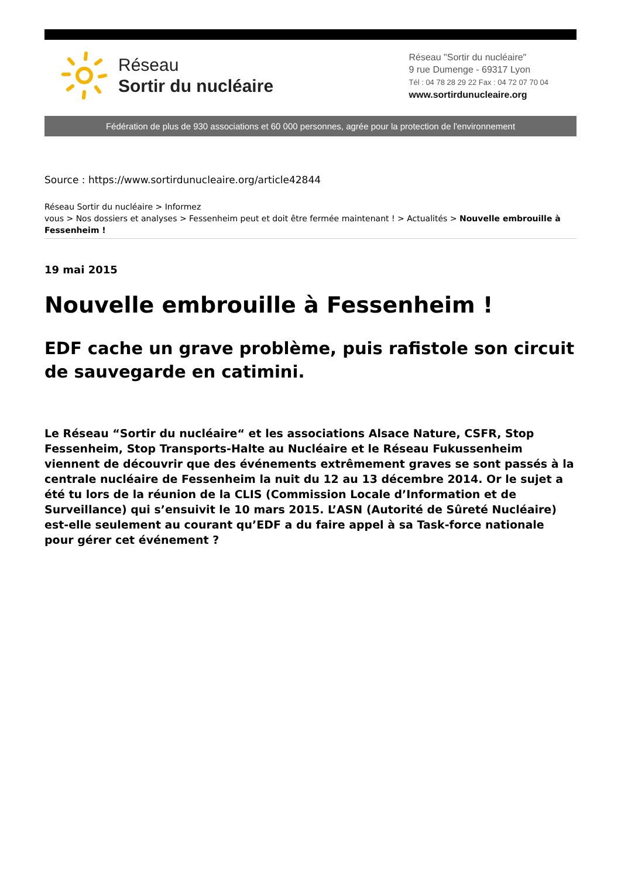Réseau
Sortir du nucléaire
Réseau "Sortir du nucléaire"
9 rue Dumenge - 69317 Lyon
Tél : 04 78 28 29 22 Fax : 04 72 07 70 04
www.sortirdunucleaire.org
Fédération de plus de 930 associations et 60 000 personnes, agrée pour la protection de l'environnement
Source : https://www.sortirdunucleaire.org/article42844
Réseau Sortir du nucléaire > Informez
vous > Nos dossiers et analyses > Fessenheim peut et doit être fermée maintenant ! > Actualités > Nouvelle embrouille à Fessenheim !
19 mai 2015
Nouvelle embrouille à Fessenheim !
EDF cache un grave problème, puis rafistole son circuit de sauvegarde en catimini.
Le Réseau “Sortir du nucléaire“ et les associations Alsace Nature, CSFR, Stop Fessenheim, Stop Transports-Halte au Nucléaire et le Réseau Fukussenheim viennent de découvrir que des événements extrêmement graves se sont passés à la centrale nucléaire de Fessenheim la nuit du 12 au 13 décembre 2014. Or le sujet a été tu lors de la réunion de la CLIS (Commission Locale d’Information et de Surveillance) qui s’ensuivit le 10 mars 2015. L’ASN (Autorité de Sûreté Nucléaire) est-elle seulement au courant qu’EDF a du faire appel à sa Task-force nationale pour gérer cet événement ?